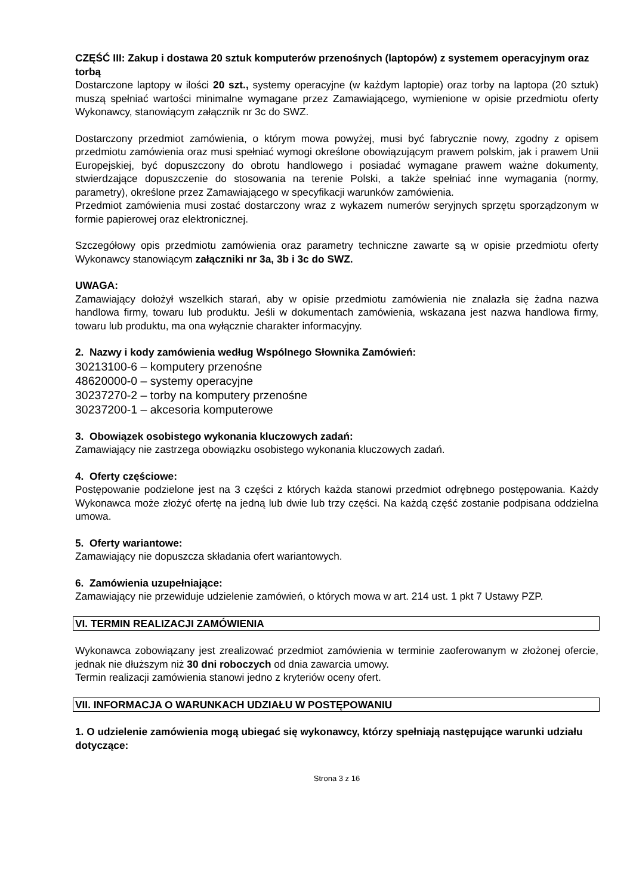CZĘŚĆ III: Zakup i dostawa 20 sztuk komputerów przenośnych (laptopów) z systemem operacyjnym oraz torbą
Dostarczone laptopy w ilości 20 szt., systemy operacyjne (w każdym laptopie) oraz torby na laptopa (20 sztuk) muszą spełniać wartości minimalne wymagane przez Zamawiającego, wymienione w opisie przedmiotu oferty Wykonawcy, stanowiącym załącznik nr 3c do SWZ.
Dostarczony przedmiot zamówienia, o którym mowa powyżej, musi być fabrycznie nowy, zgodny z opisem przedmiotu zamówienia oraz musi spełniać wymogi określone obowiązującym prawem polskim, jak i prawem Unii Europejskiej, być dopuszczony do obrotu handlowego i posiadać wymagane prawem ważne dokumenty, stwierdzające dopuszczenie do stosowania na terenie Polski, a także spełniać inne wymagania (normy, parametry), określone przez Zamawiającego w specyfikacji warunków zamówienia.
Przedmiot zamówienia musi zostać dostarczony wraz z wykazem numerów seryjnych sprzętu sporządzonym w formie papierowej oraz elektronicznej.
Szczegółowy opis przedmiotu zamówienia oraz parametry techniczne zawarte są w opisie przedmiotu oferty Wykonawcy stanowiącym załączniki nr 3a, 3b i 3c do SWZ.
UWAGA:
Zamawiający dołożył wszelkich starań, aby w opisie przedmiotu zamówienia nie znalazła się żadna nazwa handlowa firmy, towaru lub produktu. Jeśli w dokumentach zamówienia, wskazana jest nazwa handlowa firmy, towaru lub produktu, ma ona wyłącznie charakter informacyjny.
2. Nazwy i kody zamówienia według Wspólnego Słownika Zamówień:
30213100-6 – komputery przenośne
48620000-0 – systemy operacyjne
30237270-2 – torby na komputery przenośne
30237200-1 – akcesoria komputerowe
3. Obowiązek osobistego wykonania kluczowych zadań:
Zamawiający nie zastrzega obowiązku osobistego wykonania kluczowych zadań.
4. Oferty częściowe:
Postępowanie podzielone jest na 3 części z których każda stanowi przedmiot odrębnego postępowania. Każdy Wykonawca może złożyć ofertę na jedną lub dwie lub trzy części. Na każdą część zostanie podpisana oddzielna umowa.
5. Oferty wariantowe:
Zamawiający nie dopuszcza składania ofert wariantowych.
6. Zamówienia uzupełniające:
Zamawiający nie przewiduje udzielenie zamówień, o których mowa w art. 214 ust. 1 pkt 7 Ustawy PZP.
VI. TERMIN REALIZACJI ZAMÓWIENIA
Wykonawca zobowiązany jest zrealizować przedmiot zamówienia w terminie zaoferowanym w złożonej ofercie, jednak nie dłuższym niż 30 dni roboczych od dnia zawarcia umowy.
Termin realizacji zamówienia stanowi jedno z kryteriów oceny ofert.
VII. INFORMACJA O WARUNKACH UDZIAŁU W POSTĘPOWANIU
1. O udzielenie zamówienia mogą ubiegać się wykonawcy, którzy spełniają następujące warunki udziału dotyczące:
Strona 3 z 16